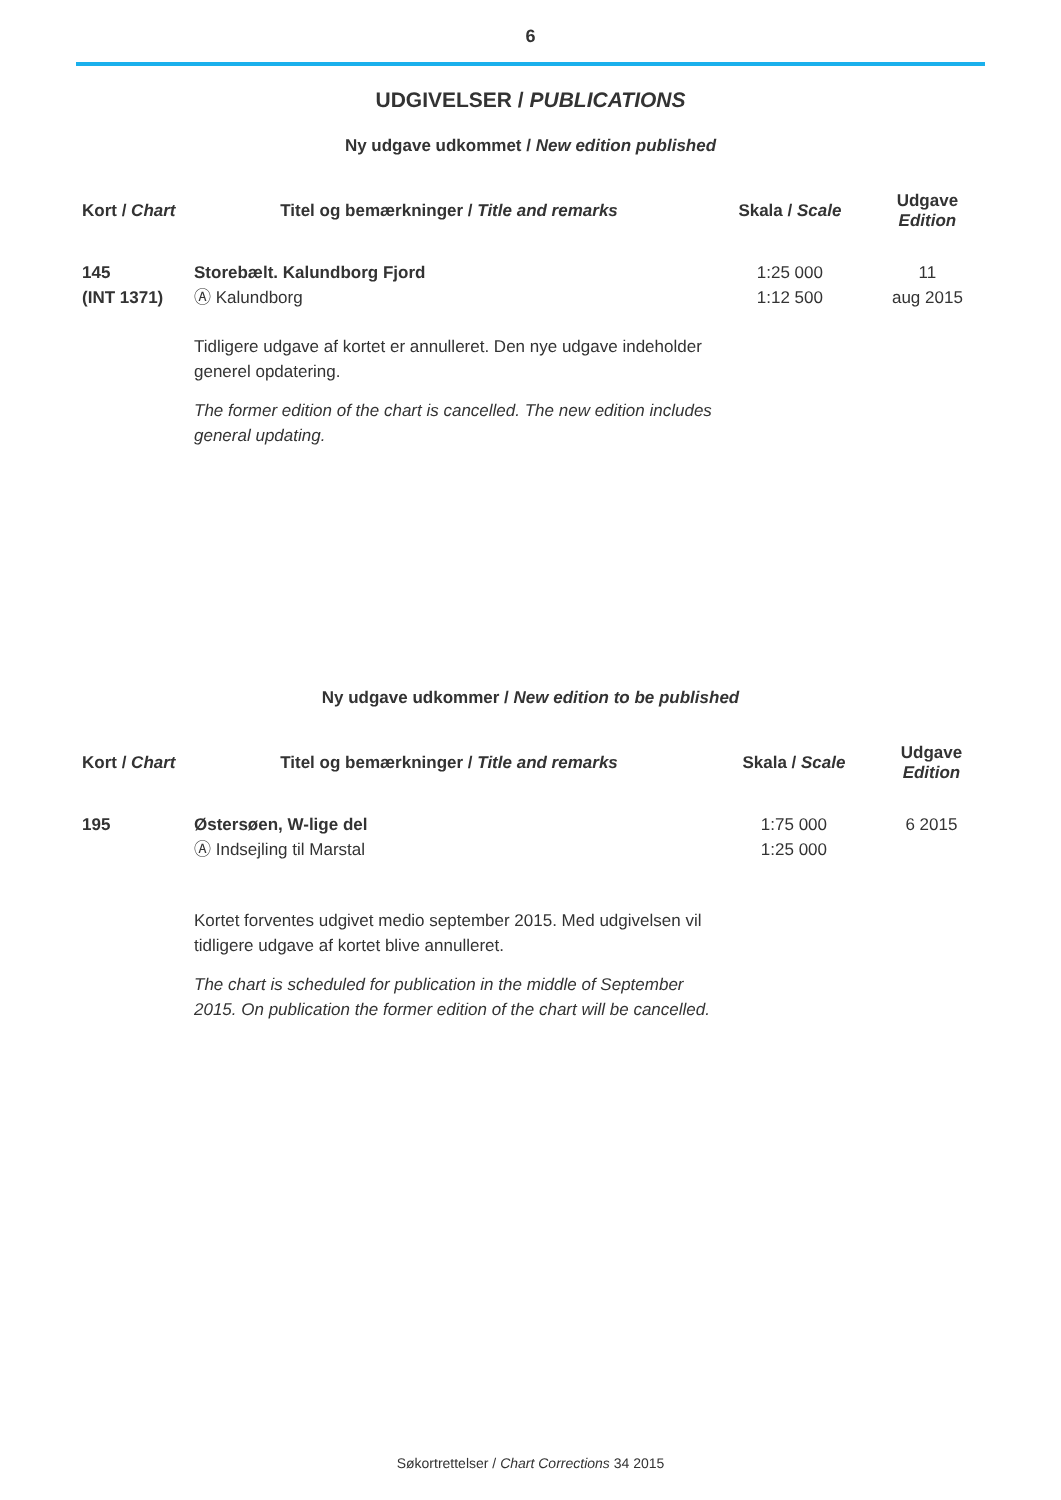6
UDGIVELSER / PUBLICATIONS
Ny udgave udkommet / New edition published
| Kort / Chart | Titel og bemærkninger / Title and remarks | Skala / Scale | Udgave Edition |
| --- | --- | --- | --- |
| 145 (INT 1371) | Storebælt. Kalundborg Fjord Ⓐ Kalundborg | 1:25 000 1:12 500 | 11 aug 2015 |
| | Tidligere udgave af kortet er annulleret. Den nye udgave indeholder generel opdatering. The former edition of the chart is cancelled. The new edition includes general updating. | | |
Ny udgave udkommer / New edition to be published
| Kort / Chart | Titel og bemærkninger / Title and remarks | Skala / Scale | Udgave Edition |
| --- | --- | --- | --- |
| 195 | Østersøen, W-lige del Ⓐ Indsejling til Marstal | 1:75 000 1:25 000 | 6 2015 |
| | Kortet forventes udgivet medio september 2015. Med udgivelsen vil tidligere udgave af kortet blive annulleret. The chart is scheduled for publication in the middle of September 2015. On publication the former edition of the chart will be cancelled. | | |
Søkortrettelser / Chart Corrections 34 2015